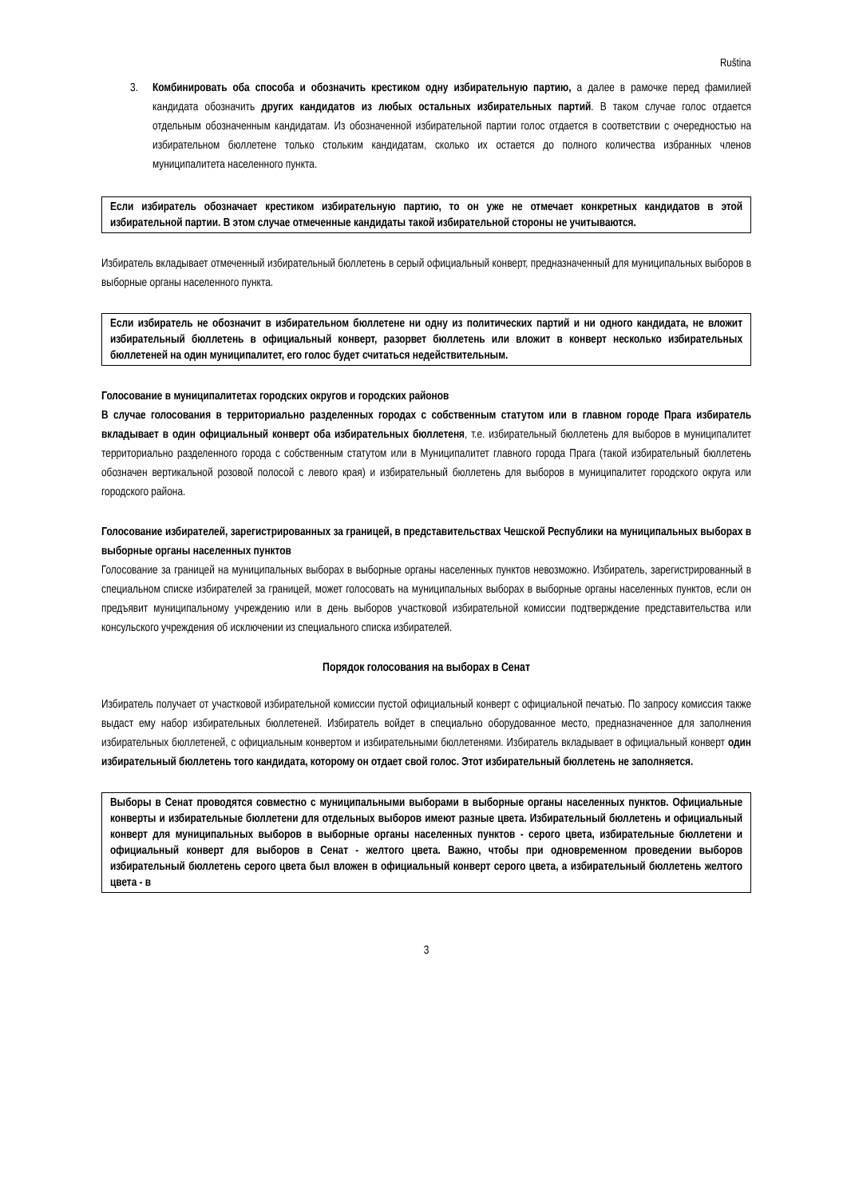Ruština
3. Комбинировать оба способа и обозначить крестиком одну избирательную партию, а далее в рамочке перед фамилией кандидата обозначить других кандидатов из любых остальных избирательных партий. В таком случае голос отдается отдельным обозначенным кандидатам. Из обозначенной избирательной партии голос отдается в соответствии с очередностью на избирательном бюллетене только стольким кандидатам, сколько их остается до полного количества избранных членов муниципалитета населенного пункта.
Если избиратель обозначает крестиком избирательную партию, то он уже не отмечает конкретных кандидатов в этой избирательной партии. В этом случае отмеченные кандидаты такой избирательной стороны не учитываются.
Избиратель вкладывает отмеченный избирательный бюллетень в серый официальный конверт, предназначенный для муниципальных выборов в выборные органы населенного пункта.
Если избиратель не обозначит в избирательном бюллетене ни одну из политических партий и ни одного кандидата, не вложит избирательный бюллетень в официальный конверт, разорвет бюллетень или вложит в конверт несколько избирательных бюллетеней на один муниципалитет, его голос будет считаться недействительным.
Голосование в муниципалитетах городских округов и городских районов
В случае голосования в территориально разделенных городах с собственным статутом или в главном городе Прага избиратель вкладывает в один официальный конверт оба избирательных бюллетеня, т.е. избирательный бюллетень для выборов в муниципалитет территориально разделенного города с собственным статутом или в Муниципалитет главного города Прага (такой избирательный бюллетень обозначен вертикальной розовой полосой с левого края) и избирательный бюллетень для выборов в муниципалитет городского округа или городского района.
Голосование избирателей, зарегистрированных за границей, в представительствах Чешской Республики на муниципальных выборах в выборные органы населенных пунктов
Голосование за границей на муниципальных выборах в выборные органы населенных пунктов невозможно. Избиратель, зарегистрированный в специальном списке избирателей за границей, может голосовать на муниципальных выборах в выборные органы населенных пунктов, если он предъявит муниципальному учреждению или в день выборов участковой избирательной комиссии подтверждение представительства или консульского учреждения об исключении из специального списка избирателей.
Порядок голосования на выборах в Сенат
Избиратель получает от участковой избирательной комиссии пустой официальный конверт с официальной печатью. По запросу комиссия также выдаст ему набор избирательных бюллетеней. Избиратель войдет в специально оборудованное место, предназначенное для заполнения избирательных бюллетеней, с официальным конвертом и избирательными бюллетенями. Избиратель вкладывает в официальный конверт один избирательный бюллетень того кандидата, которому он отдает свой голос. Этот избирательный бюллетень не заполняется.
Выборы в Сенат проводятся совместно с муниципальными выборами в выборные органы населенных пунктов. Официальные конверты и избирательные бюллетени для отдельных выборов имеют разные цвета. Избирательный бюллетень и официальный конверт для муниципальных выборов в выборные органы населенных пунктов - серого цвета, избирательные бюллетени и официальный конверт для выборов в Сенат - желтого цвета. Важно, чтобы при одновременном проведении выборов избирательный бюллетень серого цвета был вложен в официальный конверт серого цвета, а избирательный бюллетень желтого цвета - в
3